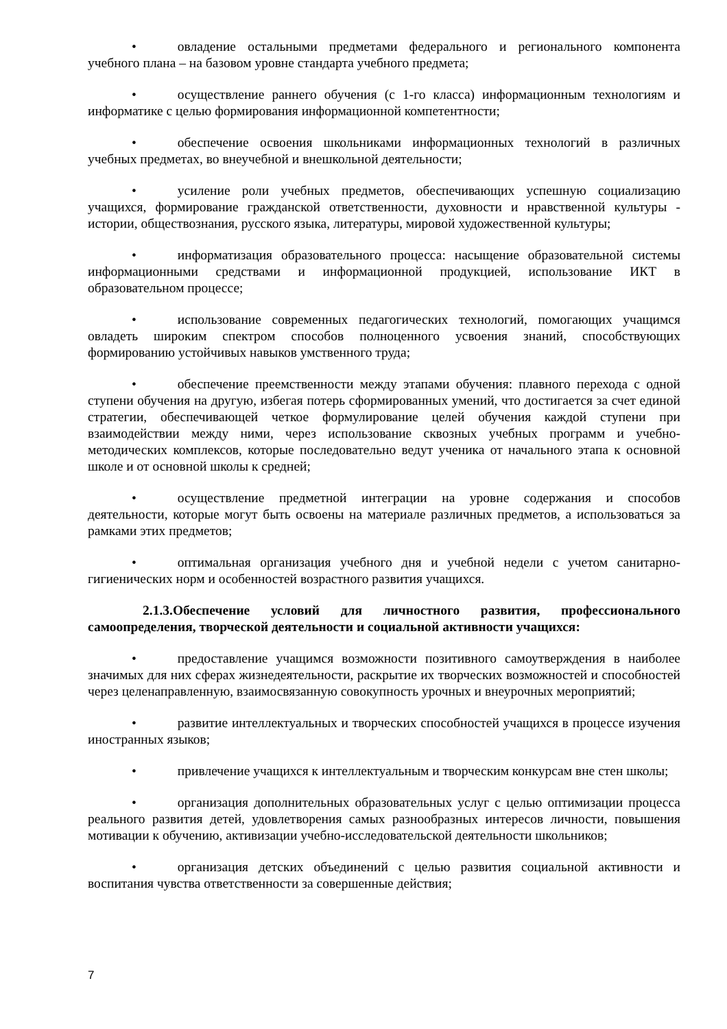• овладение остальными предметами федерального и регионального компонента учебного плана – на базовом уровне стандарта учебного предмета;
• осуществление раннего обучения (с 1-го класса) информационным технологиям и информатике с целью формирования информационной компетентности;
• обеспечение освоения школьниками информационных технологий в различных учебных предметах, во внеучебной и внешкольной деятельности;
• усиление роли учебных предметов, обеспечивающих успешную социализацию учащихся, формирование гражданской ответственности, духовности и нравственной культуры - истории, обществознания, русского языка, литературы, мировой художественной культуры;
• информатизация образовательного процесса: насыщение образовательной системы информационными средствами и информационной продукцией, использование ИКТ в образовательном процессе;
• использование современных педагогических технологий, помогающих учащимся овладеть широким спектром способов полноценного усвоения знаний, способствующих формированию устойчивых навыков умственного труда;
• обеспечение преемственности между этапами обучения: плавного перехода с одной ступени обучения на другую, избегая потерь сформированных умений, что достигается за счет единой стратегии, обеспечивающей четкое формулирование целей обучения каждой ступени при взаимодействии между ними, через использование сквозных учебных программ и учебно-методических комплексов, которые последовательно ведут ученика от начального этапа к основной школе и от основной школы к средней;
• осуществление предметной интеграции на уровне содержания и способов деятельности, которые могут быть освоены на материале различных предметов, а использоваться за рамками этих предметов;
• оптимальная организация учебного дня и учебной недели с учетом санитарно-гигиенических норм и особенностей возрастного развития учащихся.
2.1.3.Обеспечение условий для личностного развития, профессионального самоопределения, творческой деятельности и социальной активности учащихся:
• предоставление учащимся возможности позитивного самоутверждения в наиболее значимых для них сферах жизнедеятельности, раскрытие их творческих возможностей и способностей через целенаправленную, взаимосвязанную совокупность урочных и внеурочных мероприятий;
• развитие интеллектуальных и творческих способностей учащихся в процессе изучения иностранных языков;
• привлечение учащихся к интеллектуальным и творческим конкурсам вне стен школы;
• организация дополнительных образовательных услуг с целью оптимизации процесса реального развития детей, удовлетворения самых разнообразных интересов личности, повышения мотивации к обучению, активизации учебно-исследовательской деятельности школьников;
• организация детских объединений с целью развития социальной активности и воспитания чувства ответственности за совершенные действия;
7